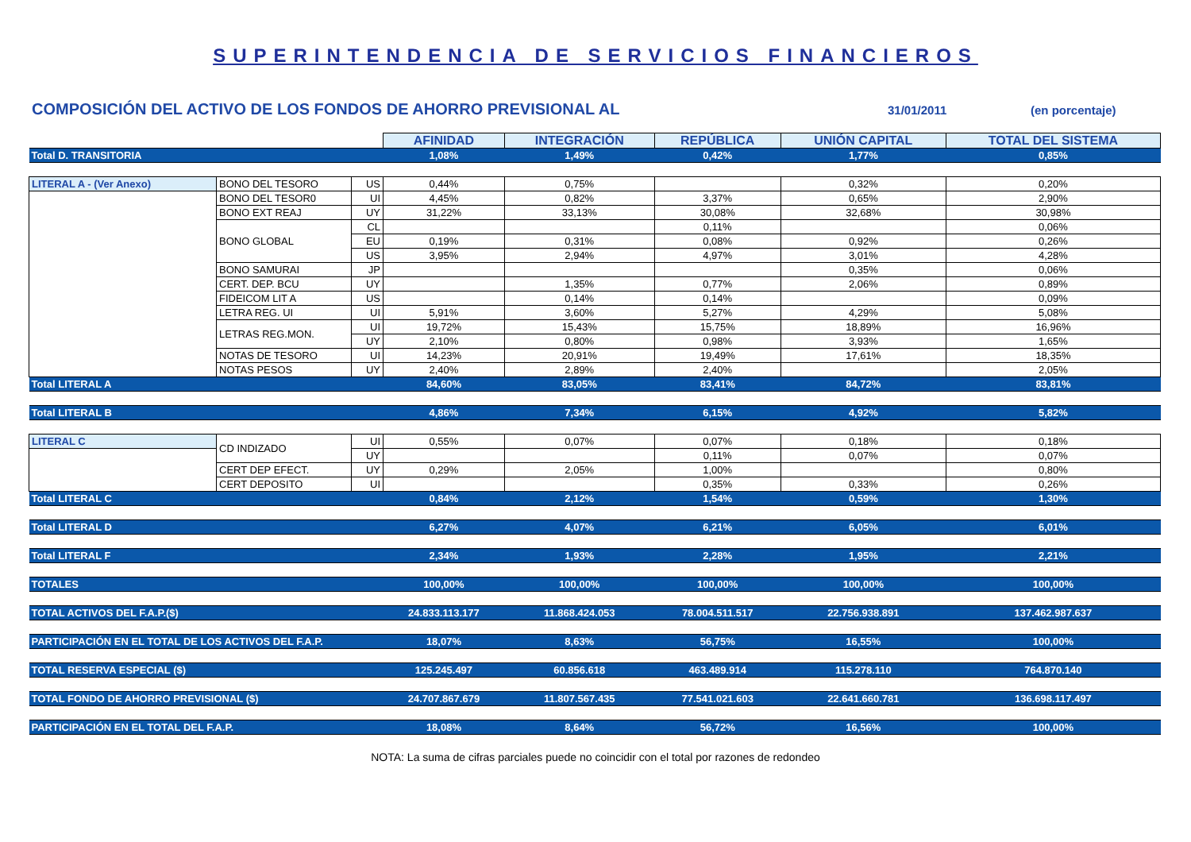SUPERINTENDENCIA DE SERVICIOS FINANCIEROS
COMPOSICIÓN DEL ACTIVO DE LOS FONDOS DE AHORRO PREVISIONAL AL
31/01/2011 (en porcentaje)
| | | | AFINIDAD | INTEGRACIÓN | REPÚBLICA | UNIÓN CAPITAL | TOTAL DEL SISTEMA |
| Total D. TRANSITORIA | | | 1,08% | 1,49% | 0,42% | 1,77% | 0,85% |
| LITERAL A - (Ver Anexo) | BONO DEL TESORO | US | 0,44% | 0,75% | | 0,32% | 0,20% |
| | BONO DEL TESOR0 | UI | 4,45% | 0,82% | 3,37% | 0,65% | 2,90% |
| | BONO EXT REAJ | UY | 31,22% | 33,13% | 30,08% | 32,68% | 30,98% |
| | BONO GLOBAL | CL | | | 0,11% | | 0,06% |
| | | EU | 0,19% | 0,31% | 0,08% | 0,92% | 0,26% |
| | | US | 3,95% | 2,94% | 4,97% | 3,01% | 4,28% |
| | BONO SAMURAI | JP | | | | 0,35% | 0,06% |
| | CERT. DEP. BCU | UY | | 1,35% | 0,77% | 2,06% | 0,89% |
| | FIDEICOM LIT A | US | | 0,14% | 0,14% | | 0,09% |
| | LETRA REG. UI | UI | 5,91% | 3,60% | 5,27% | 4,29% | 5,08% |
| | LETRAS REG.MON. | UI | 19,72% | 15,43% | 15,75% | 18,89% | 16,96% |
| | | UY | 2,10% | 0,80% | 0,98% | 3,93% | 1,65% |
| | NOTAS DE TESORO | UI | 14,23% | 20,91% | 19,49% | 17,61% | 18,35% |
| | NOTAS PESOS | UY | 2,40% | 2,89% | 2,40% | | 2,05% |
| Total LITERAL A | | | 84,60% | 83,05% | 83,41% | 84,72% | 83,81% |
| Total LITERAL B | | | 4,86% | 7,34% | 6,15% | 4,92% | 5,82% |
| LITERAL C | CD INDIZADO | UI | 0,55% | 0,07% | 0,07% | 0,18% | 0,18% |
| | | UY | | | 0,11% | 0,07% | 0,07% |
| | CERT DEP EFECT. | UY | 0,29% | 2,05% | 1,00% | | 0,80% |
| | CERT DEPOSITO | UI | | | 0,35% | 0,33% | 0,26% |
| Total LITERAL C | | | 0,84% | 2,12% | 1,54% | 0,59% | 1,30% |
| Total LITERAL D | | | 6,27% | 4,07% | 6,21% | 6,05% | 6,01% |
| Total LITERAL F | | | 2,34% | 1,93% | 2,28% | 1,95% | 2,21% |
| TOTALES | | | 100,00% | 100,00% | 100,00% | 100,00% | 100,00% |
| TOTAL ACTIVOS DEL F.A.P.($) | | | 24.833.113.177 | 11.868.424.053 | 78.004.511.517 | 22.756.938.891 | 137.462.987.637 |
| PARTICIPACIÓN EN EL TOTAL DE LOS ACTIVOS DEL F.A.P. | | | 18,07% | 8,63% | 56,75% | 16,55% | 100,00% |
| TOTAL RESERVA ESPECIAL ($) | | | 125.245.497 | 60.856.618 | 463.489.914 | 115.278.110 | 764.870.140 |
| TOTAL FONDO DE AHORRO PREVISIONAL ($) | | | 24.707.867.679 | 11.807.567.435 | 77.541.021.603 | 22.641.660.781 | 136.698.117.497 |
| PARTICIPACIÓN EN EL TOTAL DEL F.A.P. | | | 18,08% | 8,64% | 56,72% | 16,56% | 100,00% |
NOTA: La suma de cifras parciales puede no coincidir con el total por razones de redondeo